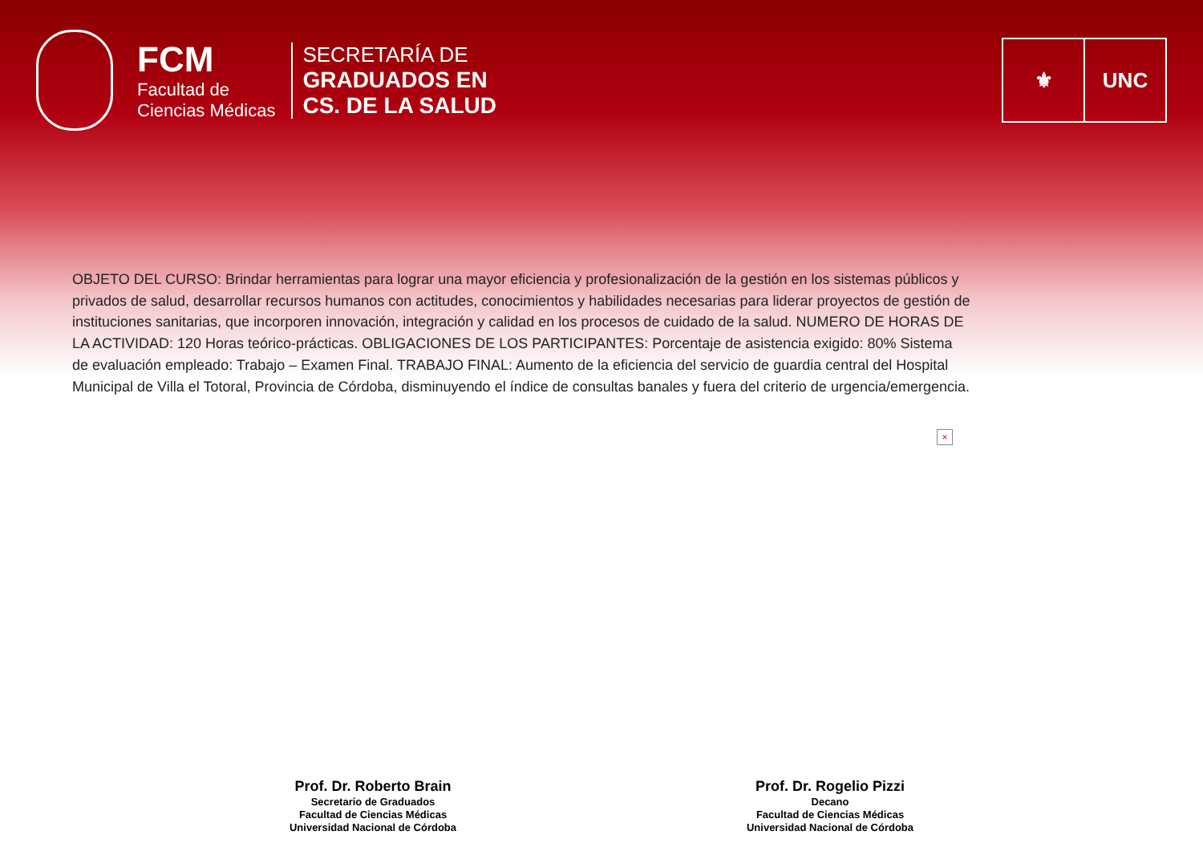FCM
Facultad de
Ciencias Médicas
SECRETARÍA DE
GRADUADOS EN
CS. DE LA SALUD
⚜ UNC
OBJETO DEL CURSO: Brindar herramientas para lograr una mayor eficiencia y profesionalización de la gestión en los sistemas públicos y privados de salud, desarrollar recursos humanos con actitudes, conocimientos y habilidades necesarias para liderar proyectos de gestión de instituciones sanitarias, que incorporen innovación, integración y calidad en los procesos de cuidado de la salud. NUMERO DE HORAS DE LA ACTIVIDAD: 120 Horas teórico-prácticas. OBLIGACIONES DE LOS PARTICIPANTES: Porcentaje de asistencia exigido: 80% Sistema de evaluación empleado: Trabajo – Examen Final. TRABAJO FINAL: Aumento de la eficiencia del servicio de guardia central del Hospital Municipal de Villa el Totoral, Provincia de Córdoba, disminuyendo el índice de consultas banales y fuera del criterio de urgencia/emergencia.
×
Prof. Dr. Roberto Brain
Secretario de Graduados
Facultad de Ciencias Médicas
Universidad Nacional de Córdoba
Prof. Dr. Rogelio Pizzi
Decano
Facultad de Ciencias Médicas
Universidad Nacional de Córdoba